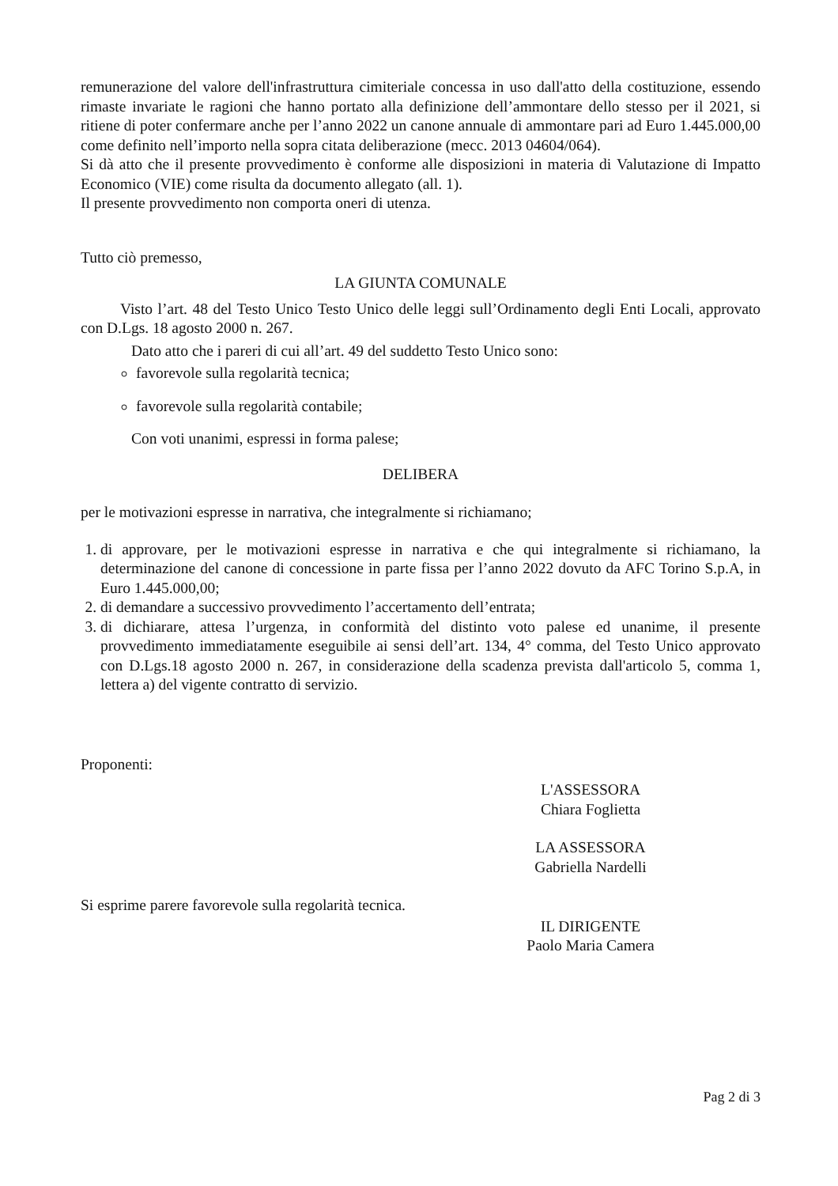remunerazione del valore dell'infrastruttura cimiteriale concessa in uso dall'atto della costituzione, essendo rimaste invariate le ragioni che hanno portato alla definizione dell’ammontare dello stesso per il 2021, si ritiene di poter confermare anche per l’anno 2022 un canone annuale di ammontare pari ad Euro 1.445.000,00 come definito nell’importo nella sopra citata deliberazione (mecc. 2013 04604/064).
Si dà atto che il presente provvedimento è conforme alle disposizioni in materia di Valutazione di Impatto Economico (VIE) come risulta da documento allegato (all. 1).
Il presente provvedimento non comporta oneri di utenza.
Tutto ciò premesso,
LA GIUNTA COMUNALE
Visto l’art. 48 del Testo Unico Testo Unico delle leggi sull’Ordinamento degli Enti Locali, approvato con D.Lgs. 18 agosto 2000 n. 267.
Dato atto che i pareri di cui all’art. 49 del suddetto Testo Unico sono:
favorevole sulla regolarità tecnica;
favorevole sulla regolarità contabile;
Con voti unanimi, espressi in forma palese;
DELIBERA
per le motivazioni espresse in narrativa, che integralmente si richiamano;
1. di approvare, per le motivazioni espresse in narrativa e che qui integralmente si richiamano, la determinazione del canone di concessione in parte fissa per l’anno 2022 dovuto da AFC Torino S.p.A, in Euro 1.445.000,00;
2. di demandare a successivo provvedimento l’accertamento dell’entrata;
3. di dichiarare, attesa l’urgenza, in conformità del distinto voto palese ed unanime, il presente provvedimento immediatamente eseguibile ai sensi dell’art. 134, 4° comma, del Testo Unico approvato con D.Lgs.18 agosto 2000 n. 267, in considerazione della scadenza prevista dall'articolo 5, comma 1, lettera a) del vigente contratto di servizio.
Proponenti:
L'ASSESSORA
Chiara Foglietta
LA ASSESSORA
Gabriella Nardelli
Si esprime parere favorevole sulla regolarità tecnica.
IL DIRIGENTE
Paolo Maria Camera
Pag 2 di 3